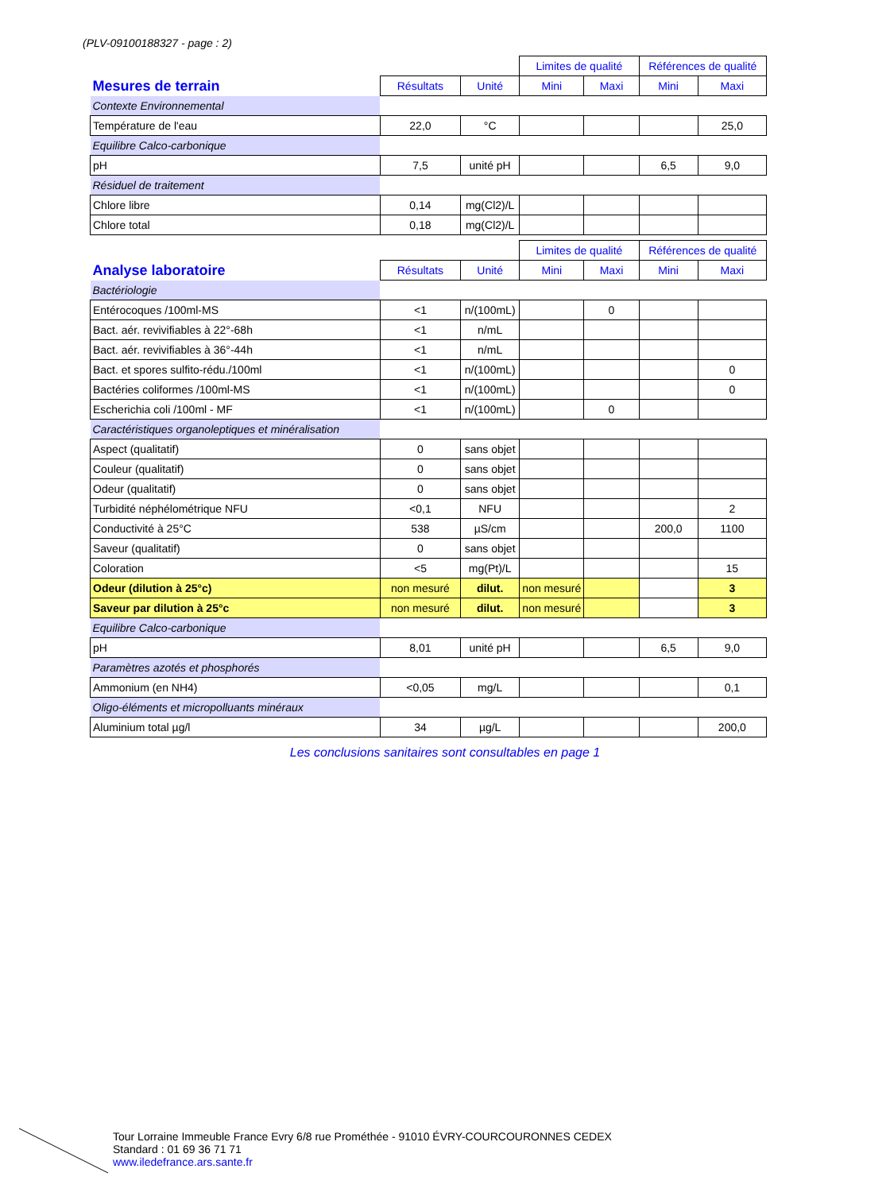(PLV-09100188327 - page : 2)
| | | | Limites de qualité | | Références de qualité | |
| Mesures de terrain | Résultats | Unité | Mini | Maxi | Mini | Maxi |
| Contexte Environnemental | | | | | | |
| Température de l'eau | 22,0 | °C | | | | 25,0 |
| Equilibre Calco-carbonique | | | | | | |
| pH | 7,5 | unité pH | | | 6,5 | 9,0 |
| Résiduel de traitement | | | | | | |
| Chlore libre | 0,14 | mg(Cl2)/L | | | | |
| Chlore total | 0,18 | mg(Cl2)/L | | | | |
| | | | Limites de qualité | | Références de qualité | |
| Analyse laboratoire | Résultats | Unité | Mini | Maxi | Mini | Maxi |
| Bactériologie | | | | | | |
| Entérocoques /100ml-MS | <1 | n/(100mL) | | 0 | | |
| Bact. aér. revivifiables à 22°-68h | <1 | n/mL | | | | |
| Bact. aér. revivifiables à 36°-44h | <1 | n/mL | | | | |
| Bact. et spores sulfito-rédu./100ml | <1 | n/(100mL) | | | | 0 |
| Bactéries coliformes /100ml-MS | <1 | n/(100mL) | | | | 0 |
| Escherichia coli /100ml - MF | <1 | n/(100mL) | | 0 | | |
| Caractéristiques organoleptiques et minéralisation | | | | | | |
| Aspect (qualitatif) | 0 | sans objet | | | | |
| Couleur (qualitatif) | 0 | sans objet | | | | |
| Odeur (qualitatif) | 0 | sans objet | | | | |
| Turbidité néphélométrique NFU | <0,1 | NFU | | | | 2 |
| Conductivité à 25°C | 538 | µS/cm | | | 200,0 | 1100 |
| Saveur (qualitatif) | 0 | sans objet | | | | |
| Coloration | <5 | mg(Pt)/L | | | | 15 |
| Odeur (dilution à 25°c) | non mesuré | dilut. | non mesuré | | | 3 |
| Saveur par dilution à 25°c | non mesuré | dilut. | non mesuré | | | 3 |
| Equilibre Calco-carbonique | | | | | | |
| pH | 8,01 | unité pH | | | 6,5 | 9,0 |
| Paramètres azotés et phosphorés | | | | | | |
| Ammonium (en NH4) | <0,05 | mg/L | | | | 0,1 |
| Oligo-éléments et micropolluants minéraux | | | | | | |
| Aluminium total µg/l | 34 | µg/L | | | | 200,0 |
Les conclusions sanitaires sont consultables en page 1
Tour Lorraine Immeuble France Evry 6/8 rue Prométhée - 91010 ÉVRY-COURCOURONNES CEDEX
Standard : 01 69 36 71 71
www.iledefrance.ars.sante.fr